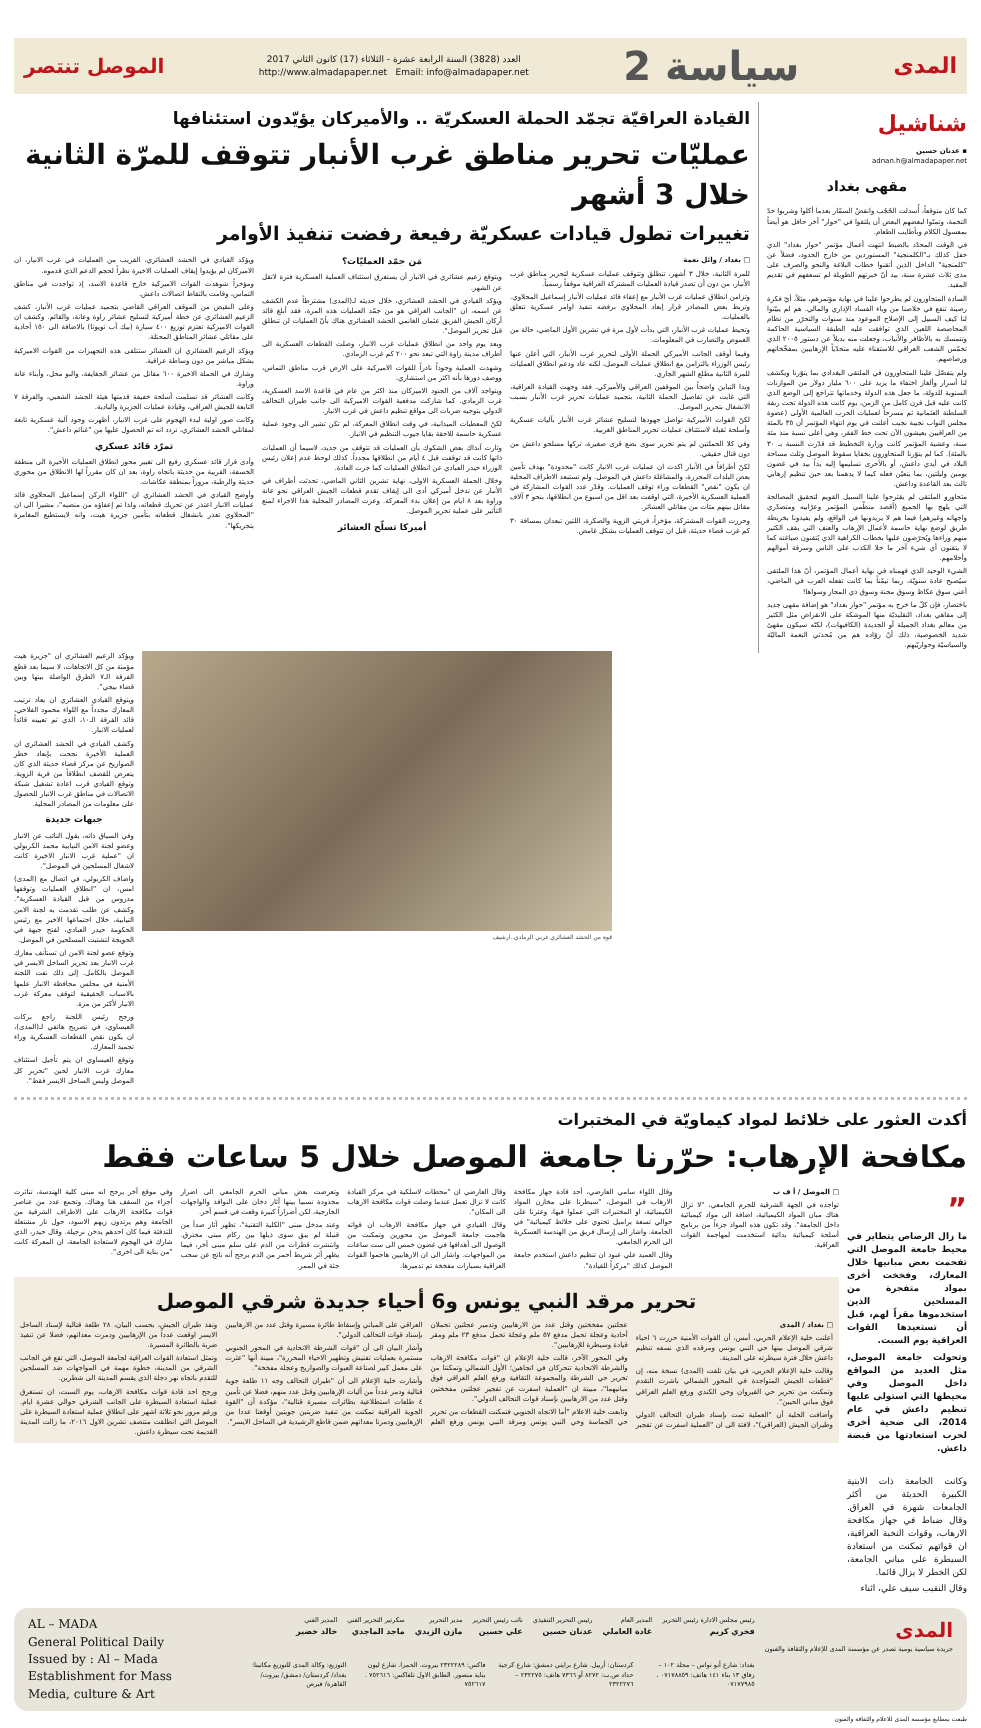المدى
سياسة 2
العدد (3828) السنة الرابعة عشرة - الثلاثاء (17) كانون الثاني 2017
http://www.almadapaper.net Email: info@almadapaper.net
الموصل تنتصر
شناشيل
▪ عدنان حسين
adnan.h@almadapaper.net
مقهى بغداد
كما كان متوقعاً، أُسدلت الحُجُب وانفضّ السمّار بعدما أكلوا وشربوا حدّ التخمة، وتمنّوا لبعضهم البعض أن يلتقوا في "حوار" آخر حافل هو أيضاً بمعسول الكلام وبأطايب الطعام.
في الوقت المحدّد بالضبط انتهت أعمال مؤتمر "حوار بغداد" الذي حفل كذلك بـ"الكلمنجية" المستوردين من خارج الحدود، فضلاً عن "كلمنجية" الداخل الذين أتقنوا خطاب البلاغة والنحو والصرف على مدى ثلاث عشرة سنة، بيد أنّ خبرتهم الطويلة لم تسعفهم في تقديم المفيد.
السادة المتحاورون لم يطرحوا علينا في نهاية مؤتمرهم، مثلاً، أيّ فكرة رصينة تنفع في خلاصنا من وباء الفساد الإداري والمالي. هم لم يبيّنوا لنا كيف السبيل إلى الإصلاح الموعود منذ سنوات والتحرّر من نظام المحاصصة اللعين الذي توافقت عليه الطبقة السياسية الحاكمة وتتمسك به بالأظافر والأنياب، وجعلت منه بديلاً عن دستور ٢٠٠٥ الذي تحمّس الشعب العراقي للاستفتاء عليه متحدّياً الإرهابيين بمفخّخاتهم ورصاصهم.
ولم يتفضّل علينا المتحاورون في الملتقى البغدادي بما ينوّرنا ويكشف لنا أسرار وألغاز اختفاء ما يزيد على ٦٠٠ مليار دولار من الموازنات السنوية للدولة، ما جعل هذه الدولة وخدماتها تتراجع إلى الوضع الذي كانت عليه قبل قرن كامل من الزمن، يوم كانت هذه الدولة تحت ربقة السلطنة العثمانية ثم مسرحاً لعمليات الحرب العالمية الأولى (عضوة مجلس النواب نجيبة نجيب أعلنت في يوم انتهاء المؤتمر أن ٣٥ بالمئة من العراقيين يعيشون الآن تحت خط الفقر، وهي أعلى نسبة منذ مئة سنة، وعشية المؤتمر كانت وزارة التخطيط قد قدّرت النسبة بـ ٣٠ بالمئة). كما لم ينوّرنا المتحاورون بخفايا سقوط الموصل وثلث مساحة البلاد في أيدي داعش، أو بالأحرى تسليمها إليه يداً بيد في غضون يومين وليلتين، بما يتعيّن فعله كيما لا يدهمنا بعد حين تنظيم إرهابي ثالث بعد القاعدة وداعش.
متحاورو الملتقى لم يقترحوا علينا السبيل القويم لتحقيق المصالحة التي يلهج بها الجميع (أقصد منظّمي المؤتمر وعرّابيه ومتصدّري واجهاته وغيرهم) فيما هم لا يريدونها في الواقع، ولم يفيدونا بخريطة طريق لوضع نهاية حاسمة لأعمال الإرهاب والعنف التي يقف الكثير منهم وراءها ويُحرّضون عليها بخطاب الكراهية الذي يُتقنون صياغته كما لا يتقنون أي شيء آخر ما خلا الكذب على الناس وسرقة أموالهم وأحلامهم.
الشيء الوحيد الذي فهمناه في نهاية أعمال المؤتمر، أنّ هذا الملتقى سيُصبح عادة سنويّة، ربما تيمّناً بما كانت تفعله العرب في الماضي، أعني سوق عكاظ وسوق مجنة وسوق ذي المجاز وسواها!
باختصار، فإن كلّ ما خرج به مؤتمر "حوار بغداد" هو إضافة مقهى جديد إلى مقاهي بغداد، التقليديّة منها الموشكة على الانقراض مثل الكثير من معالم بغداد الجميلة أو الجديدة (الكافيهات)، لكنّه سيكون مقهىً شديد الخصوصية، ذلك أنّ روّاده هم من مُحدثي النعمة الماليّة والسياسيّة وحواريّيهم.
القيادة العراقيّة تجمّد الحملة العسكريّة .. والأميركان يؤيّدون استئنافها
عمليّات تحرير مناطق غرب الأنبار تتوقف للمرّة الثانية خلال 3 أشهر
تغييرات تطول قيادات عسكريّة رفيعة رفضت تنفيذ الأوامر
□ بغداد / وائل نعمة
للمرة الثانية، خلال ٣ أشهر، تنطلق وتتوقف عمليات عسكرية لتحرير مناطق غرب الأنبار، من دون أن تصدر قيادة العمليات المشتركة العراقية موقفاً رسمياً.
وتزامن انطلاق عمليات غرب الأنبار مع إعفاء قائد عمليات الأنبار إسماعيل المحلاوي. وتربط بعض المصادر قرار إبعاد المحلاوي برفضه تنفيذ اوامر عسكرية تتعلق بالعمليات.
وتحيط عمليات غرب الأنبار، التي بدأت لأول مرة في تشرين الأول الماضي، حالة من الغموض والتضارب في المعلومات.
وفيما أوقف الجانب الأميركي الحملة الأولى لتحرير غرب الأنبار، التي أعلن عنها رئيس الوزراء بالتزامن مع انطلاق عمليات الموصل، لكنه عاد ودعم انطلاق العمليات للمرة الثانية مطلع الشهر الجاري.
وبدا التباين واضحاً بين الموقفين العراقي والأميركي. فقد وجهت القيادة العراقية، التي غابت عن تفاصيل الحملة الثانية، بتجميد عمليات تحرير غرب الأنبار بسبب الانشغال بتحرير الموصل.
لكنّ القوات الأميركية تواصل جهودها لتسليح عشائر غرب الأنبار بآليات عسكرية وأسلحة ثقيلة لاستئناف عمليات تحرير المناطق الغربية.
وفي كلا الحملتين لم يتم تحرير سوى بضع قرى صغيرة، تركها مسلحو داعش من دون قتال حقيقي.
لكنّ أطرافاً في الأنبار اكدت ان عمليات غرب الانبار كانت "محدودة" بهدف تأمين بعض البلدات المحررة، والمشاغلة داعش في الموصل. ولم تستبعد الاطراف المحلية ان يكون "نقص" القطعات وراء توقف العمليات. وقدّر عدد القوات المشاركة في العملية العسكرية الأخيرة، التي اوقفت بعد اقل من اسبوع من انطلاقها، بنحو ٣ آلاف مقاتل بينهم مئات من مقاتلي العشائر.
وحررت القوات المشتركة، مؤخراً، قريتي الزوية والصكرة، اللتين تبعدان بمسافة ٣٠ كم غرب قضاء حديثة، قبل ان تتوقف العمليات بشكل غامض.
مَن جمّد العمليّات؟
ويتوقع زعيم عشائري في الانبار أن يستغرق استئناف العملية العسكرية فترة لاتقل عن الشهر.
ويؤكد القيادي في الحشد العشائري، خلال حديثه لـ(المدى) مشترطاً عدم الكشف عن اسمه، ان "الجانب العراقي هو من جمّد العمليات هذه المرة، فقد أبلغ قائد أركان الجيش الفريق عثمان الغانمي الحشد العشائري هناك بأنّ العمليات لن تنطلق قبل تحرير الموصل".
وبعد يوم واحد من انطلاق عمليات غرب الانبار، وصلت القطعات العسكرية الى أطراف مدينة راوة التي تبعد نحو ٢٠٠ كم غرب الرمادي.
وشهدت العملية وجوداً نادراً للقوات الاميركية على الارض قرب مناطق التماس، ووصف دورها بأنه اكثر من استشاري.
ويتواجد آلاف من الجنود الاميركان منذ اكثر من عام في قاعدة الاسد العسكرية، غرب الرمادي. كما شاركت مدفعية القوات الاميركية الى جانب طيران التحالف الدولي بتوجيه ضربات الى مواقع تنظيم داعش في غرب الانبار.
لكنّ المعطيات الميدانية، في وقت انطلاق المعركة، لم تكن تشير الى وجود عملية عسكرية حاسمة للاحقة بقايا جيوب التنظيم في الانبار.
وثارت آنذاك بعض الشكوك بأن العمليات قد تتوقف من جديد، لاسيما أن العمليات ذاتها كانت قد توقفت قبل ٤ أيام من انطلاقها مجدداً. كذلك لوحظ عدم إعلان رئيس الوزراء حيدر العبادي عن انطلاق العمليات كما جرت العادة.
وخلال الحملة العسكرية الاولى، نهاية تشرين الثاني الماضي، تحدثت أطراف في الأنبار عن تدخل أميركي أدى الى إيقاف تقدم قطعات الجيش العراقي نحو عانة وراوة بعد ٨ ايام من إعلان بدء المعركة. وعزت المصادر المحلية هذا الاجراء لمنع التأثير على عملية تحرير الموصل.
أميركا تسلّح العشائر
ويؤكد القيادي في الحشد العشائري، القريب من العمليات في غرب الانبار، ان الاميركان لم يؤيدوا إيقاف العمليات الاخيرة نظراً لحجم الدعم الذي قدموه.
ومؤخراً شوهدت القوات الاميركية خارج قاعدة الاسد، إذ تواجدت في مناطق التماس، وقامت بالتقاط اتصالات داعش.
وعلى النقيض من الموقف العراقي القاضي بتجميد عمليات غرب الأنبار، كشف الزعيم العشائري عن خطة أميركية لتسليح عشائر راوة وعانة، والقائم. وكشف ان القوات الاميركية تعتزم توزيع ٤٠٠ سيارة (بيك آب تويوتا) بالاضافة الى ١٥٠ أحادية على مقاتلي عشائر المناطق المحتلة.
ويؤكد الزعيم العشائري ان العشائر ستتلقى هذه التجهيزات من القوات الاميركية بشكل مباشر من دون وساطة عراقية.
وشارك في الحملة الاخيرة ٦٠٠ مقاتل من عشائر الجغايفة، والبو محل، وأبناء عانة وراوة.
وكانت العشائر قد تسلمت أسلحة خفيفة قدمتها هيئة الحشد الشعبي، والفرقة ٧ التابعة للجيش العراقي، وقيادة عمليات الجزيرة والبادية.
وكانت صور اولية لبدء الهجوم على غرب الانبار، أظهرت وجود آلية عسكرية تابعة لمقاتلي الحشد العشائري، تردد انه تم الحصول عليها من "غنائم داعش".
تمرّد قائد عسكري
وأدى قرار قائد عسكري رفيع الى تغيير محور انطلاق العمليات الأخيرة الى منطقة الخسفة، القريبة من حديثة باتجاه راوة، بعد ان كان مقرراً لها الانطلاق من محوري حديثة والرطبة، مروراً بمنطقة عكاشات.
وأوضح القيادي في الحشد العشائري ان "اللواء الركن إسماعيل المحلاوي قائد عمليات الانبار اعتذر عن تحريك قطعاته، ولذا تم إعفاؤه من منصبه"، مشيرا الى ان "المحلاوي تعذر بانشغال قطعاته بتأمين جزيرة هيت، وانه لايستطيع المغامرة بتحريكها".
قوة من الحشد العشائري غربي الرمادي..ارشيف
ويؤكد الزعيم العشائري ان "جزيرة هيت مؤمنة من كل الاتجاهات، لا سيما بعد قطع الفرقة الـ٧ الطرق الواصلة بينها وبين قضاء بيجي".
ويتوقع القيادي العشائري ان يعاد ترتيب المعارك مجدداً مع اللواء محمود الفلاحي، قائد الفرقة الـ١٠، الذي تم تعيينه قائداً لعمليات الانبار.
وكشف القيادي في الحشد العشائري ان العملية الأخيرة نجحت بإبعاد خطر الصواريخ عن مركز قضاء حديثة الذي كان يتعرض للقصف انطلاقاً من قرية الزوية. وتوقع القيادي قرب اعادة تشغيل شبكة الاتصالات في مناطق غرب الانبار للحصول على معلومات من المصادر المحلية.
جبهات جديدة
وفي السياق ذاته، يقول النائب عن الانبار وعضو لجنة الامن النيابية محمد الكربولي ان "عملية غرب الانبار الاخيرة كانت لاشغال المسلحين في الموصل".
واضاف الكربولي، في اتصال مع (المدى) امس، ان "انطلاق العمليات وتوقفها مدروس من قبل القيادة العسكرية". وكشف عن طلب تقدمت به لجنة الامن النيابية، خلال اجتماعها الاخير مع رئيس الحكومة حيدر العبادي، لفتح جبهة في الحويجة لتشتيت المسلحين في الموصل.
وتوقع عضو لجنة الامن ان تستأنف معارك غرب الانبار بعد تحرير الساحل الايسر في الموصل بالكامل. إلى ذلك نفت اللجنة الأمنية في مجلس محافظة الانبار علمها بالاسباب الحقيقية لتوقف معركة غرب الانبار لأكثر من مرة.
ورجح رئيس اللجنة راجع بركات العيساوي، في تصريح هاتفي لـ(المدى)، ان يكون نقص القطعات العسكرية وراء تجميد المعارك.
وتوقع العيساوي ان يتم تأجيل استئناف معارك غرب الانبار لحين "تحرير كل الموصل وليس الساحل الايسر فقط".
أكدت العثور على خلائط لمواد كيماويّة في المختبرات
مكافحة الإرهاب: حرّرنا جامعة الموصل خلال 5 ساعات فقط
”
ما زال الرصاص يتطاير في محيط جامعة الموصل التي تفحمت بعض مبانيها خلال المعارك، وفخخت أخرى بمواد متفجرة من المسلحين الذين استخدموها مقراً لهم، قبل أن تستعيدها القوات العراقية يوم السبت.
وتحولت جامعة الموصل، مثل العديد من المواقع داخل الموصل وفي محيطها التي استولى عليها تنظيم داعش في عام 2014، الى ضحية أخرى لحرب استعادتها من قبضة داعش.
وكانت الجامعة ذات الابنية الكبيرة الحديثة من أكثر الجامعات شهرة في العراق. وقال ضباط في جهاز مكافحة الارهاب، وقوات النخبة العراقية، ان قواتهم تمكنت من استعادة السيطرة على مباني الجامعة، لكن الخطر لا يزال قائما.
وقال النقيب سيف علي، اثناء
□ الموصل / أ ف ب
تواجده في الجهة الشرقية للحرم الجامعي، "لا تزال هناك مبان المواد الكيميائية، اضافة الى مواد كيميائية داخل الجامعة". وقد تكون هذه المواد جزءاً من برنامج أسلحة كيميائية بدائية استخدمت لمهاجمة القوات العراقية.
وقال اللواء سامي العارضي، أحد قادة جهاز مكافحة الارهاب في الموصل، "سيطرنا على مخازن المواد الكيميائية، او المختبرات التي عملوا فيها، وعثرنا على حوالي تسعة براميل تحتوي على خلائط كيميائية" في الجامعة. واشار الى إرسال فريق من الهندسة العسكرية الى الحرم الجامعي.
وقال العميد علي عبود ان تنظيم داعش استخدم جامعة الموصل كذلك "مركزاً للقيادة".
وقال العارضي ان "محطات لاسلكية في مركز القيادة كانت لا تزال تعمل عندما وصلت قوات مكافحة الارهاب الى المكان".
وقال القيادي في جهاز مكافحة الارهاب ان قواته هاجمت جامعة الموصل من محورين وتمكنت من الوصول الى أهدافها في غضون خمس الى ست ساعات من المواجهات. واشار الى ان الارهابيين هاجموا القوات العراقية بسيارات مفخخة تم تدميرها.
وتعرضت بعض مباني الحرم الجامعي الى اضرار محدودة نسبيا بينها آثار دخان على النوافذ والواجهات الخارجية، لكن أضراراً كبيرة وقعت في قسم آخر.
وعند مدخل مبنى "الكلية التقنية"، تظهر آثار صدأ من قنبلة لم يبق سوى ذيلها بين ركام مبنى محترق. وانتشرت قطرات من الدم على سلم مبنى آخر، فيما يظهر أثر شريط أحمر من الدم يرجح أنه ناتج عن سحب جثة في الممر.
وفي موقع آخر يرجح انه مبنى كلية الهندسة، تناثرت أجزاء من السقف هنا وهناك. وتجمع عدد من عناصر قوات مكافحة الارهاب على الاطراف الشرقية من الجامعة وهم يرتدون زيهم الاسود، حول نار مشتعلة للتدفئة فيما كان احدهم يدخن نرجيلة. وقال حيدر، الذي شارك في الهجوم لاستعادة الجامعة، ان المعركة كانت "من بناية الى اخرى".
تحرير مرقد النبي يونس و6 أحياء جديدة شرقي الموصل
□ بغداد / المدى
أعلنت خلية الإعلام الحربي، أمس، أن القوات الأمنية حررت ٦ احياء شرقي الموصل بينها حي النبي يونس ومرقده الذي نسفه تنظيم داعش خلال فترة سيطرته على المدينة.
وقالت خلية الإعلام الحربي، في بيان تلقت (المدى) نسخة منه، إن "قطعات الجيش المتواجدة في المحور الشمالي باشرت التقدم وتمكنت من تحرير حي القيروان وحي الكندي ورفع العلم العراقي فوق مباني الحيين".
وأضافت الخلية أن "العملية تمت بإسناد طيران التحالف الدولي وطيران الجيش (العراقي)"، لافتة الى ان "العملية اسفرت عن تفجير عجلتين مفخختين وقتل عدد من الارهابيين وتدمير عجلتين تحملان أحادية وعجلة تحمل مدفع ٥٧ ملم وعجلة تحمل مدفع ٢٣ ملم ومقر قيادة وسيطرة للإرهابيين".
وفي المحور الآخر، قالت خلية الإعلام ان "قوات مكافحة الارهاب والشرطة الاتحادية تتحركان في اتجاهين؛ الأول الشمالي وتمكنتا من تحرير حي الشرطة والمجموعة الثقافية ورفع العلم العراقي فوق مبانيهما"، مبينة ان "العملية اسفرت عن تفجير عجلتين مفخختين وقتل عدد من الارهابيين بإسناد قوات التحالف الدولي".
وتابعت خلية الاعلام "أما الاتجاه الجنوبي فتمكنت القطعات من تحرير حي الجماسة وحي النبي يونس ومرقد النبي يونس ورفع العلم العراقي على المباني وإسقاط طائرة مسيرة وقتل عدد من الارهابيين بإسناد قوات التحالف الدولي".
وأشار البيان الى أن "قوات الشرطة الاتحادية في المحور الجنوبي مستمرة بعمليات تفتيش وتطهير الاحياء المحررة"، مبينة أنها "عثرت على معمل كبير لصناعة العبوات والصواريخ وعجلة مفخخة".
وأشارت خلية الإعلام الى أن "طيران التحالف وجه ١١ طلعة جوية قتالية ودمر عدداً من آليات الإرهابيين وقتل عدد منهم، فضلا عن تأمين ٤ طلعات استطلاعية بطائرات مسيرة قتالية"، مؤكدة أن "القوة الجوية العراقية تمكنت من تنفيذ ضربتين جويتين أوقعتا عددا من الإرهابيين ودمرتا معداتهم ضمن قاطع الرشيدية في الساحل الايسر".
ونفذ طيران الجيش، بحسب البيان، ٢٨ طلعة قتالية لإسناد الساحل الايسر اوقعت عدداً من الإرهابيين ودمرت معداتهم، فضلا عن تنفيذ ضربة بالطائرة المسيرة.
وتمثل استعادة القوات العراقية لجامعة الموصل، التي تقع في الجانب الشرقي من المدينة، خطوة مهمة في المواجهات ضد المسلحين للتقدم باتجاه نهر دجلة الذي يقسم المدينة الى شطرين.
ورجح احد قادة قوات مكافحة الارهاب، يوم السبت، ان تستغرق عملية استعادة السيطرة على الجانب الشرقي حوالي عشرة ايام. ورغم مرور نحو ثلاثة اشهر على انطلاق عملية استعادة السيطرة على الموصل التي انطلقت منتصف تشرين الاول ٢٠١٦، ما زالت المدينة القديمة تحت سيطرة داعش.
المدى
جريدة سياسية يومية تصدر عن مؤسسة المدى للإعلام والثقافة والفنون
رئيس مجلس الادارة رئيس التحرير
فخري كريم
المدير العام
غادة العاملي
رئيس التحرير التنفيذي
عدنان حسين
نائب رئيس التحرير
علي حسين
مدير التحرير
مازن الزيدي
سكرتير التحرير الفني
ماجد الماجدي
المدير الفني
خالد خضير
بغداد: شارع أبو نواس – محلة ١٠٢ – زقاق ١٣ بناء ١٤١ هاتف: ٠٧١٧٨٨٥٩ ، ٠٧١٧٧٩٨٥ كردستان: أربيل. شارع برايتي دمشق: شارع كرجية حداد ص.ب: ٨٢٧٢ أو ٧٣٦٦ هاتف: ٢٣٢٢٧٥ – ٢٣٢٢٢٧٦ فاكس: ٢٣٢٢٢٨٩ بيروت. الحمرا. شارع ليون بناية منصور. الطابق الاول تلفاكس: ٧٥٢٦١٦ . ٧٥٢٦١٧ التوزيع: وكالة المدى للتوزيع مكاتبنا: بغداد/ كردستان/ دمشق/ بيروت/ القاهرة/ قبرص
AL – MADA
General Political Daily
Issued by : Al – Mada
Establishment for Mass
Media, culture & Art
طبعت بمطابع مؤسسة المدى للاعلام والثقافة والفنون